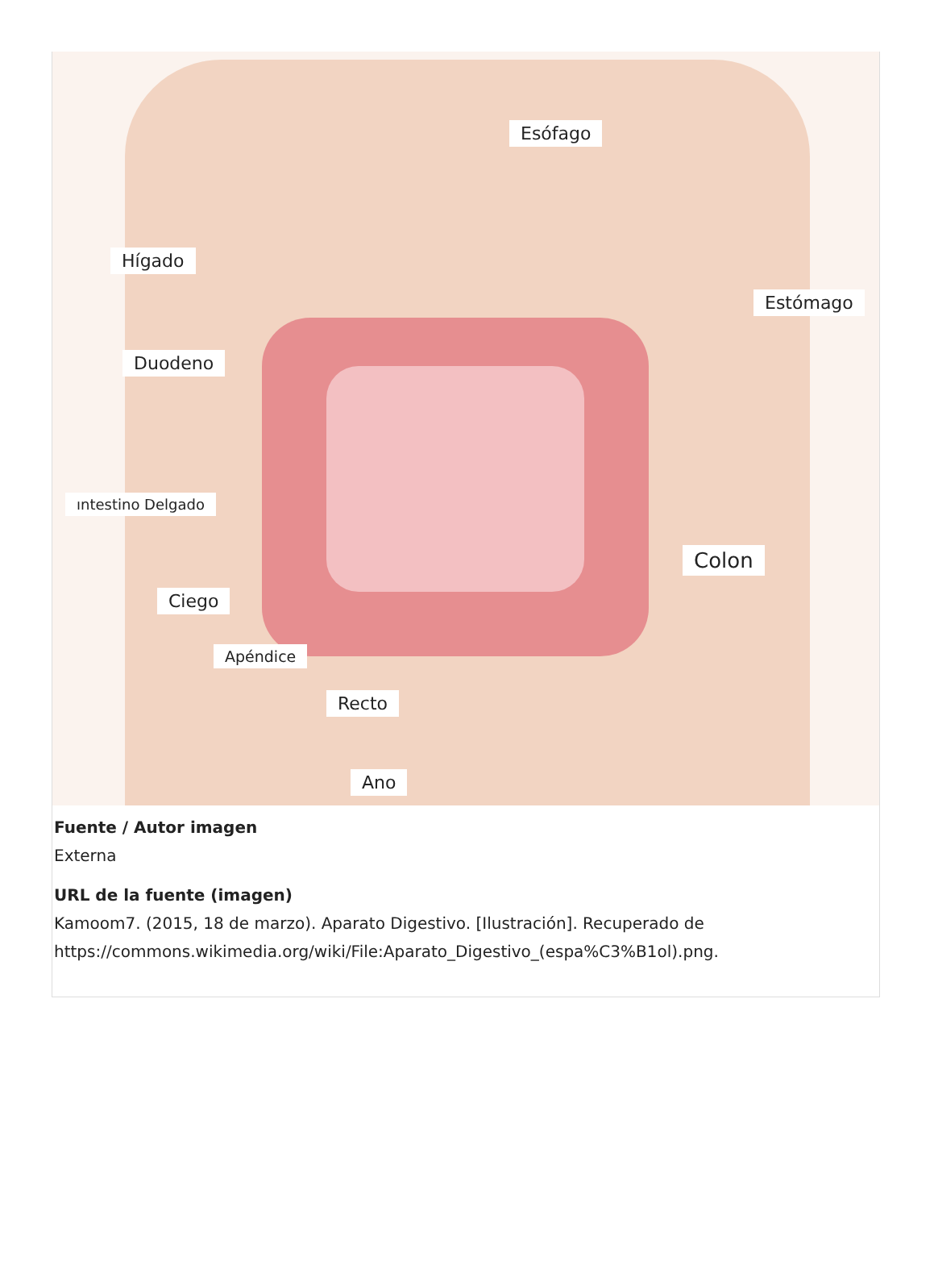Esófago
Hígado
Estómago
Duodeno
ıntestino Delgado
Colon
Ciego
Apéndice
Recto
Ano
Fuente / Autor imagen
Externa
URL de la fuente (imagen)
Kamoom7. (2015, 18 de marzo). Aparato Digestivo. [Ilustración]. Recuperado de https://commons.wikimedia.org/wiki/File:Aparato_Digestivo_(espa%C3%B1ol).png.